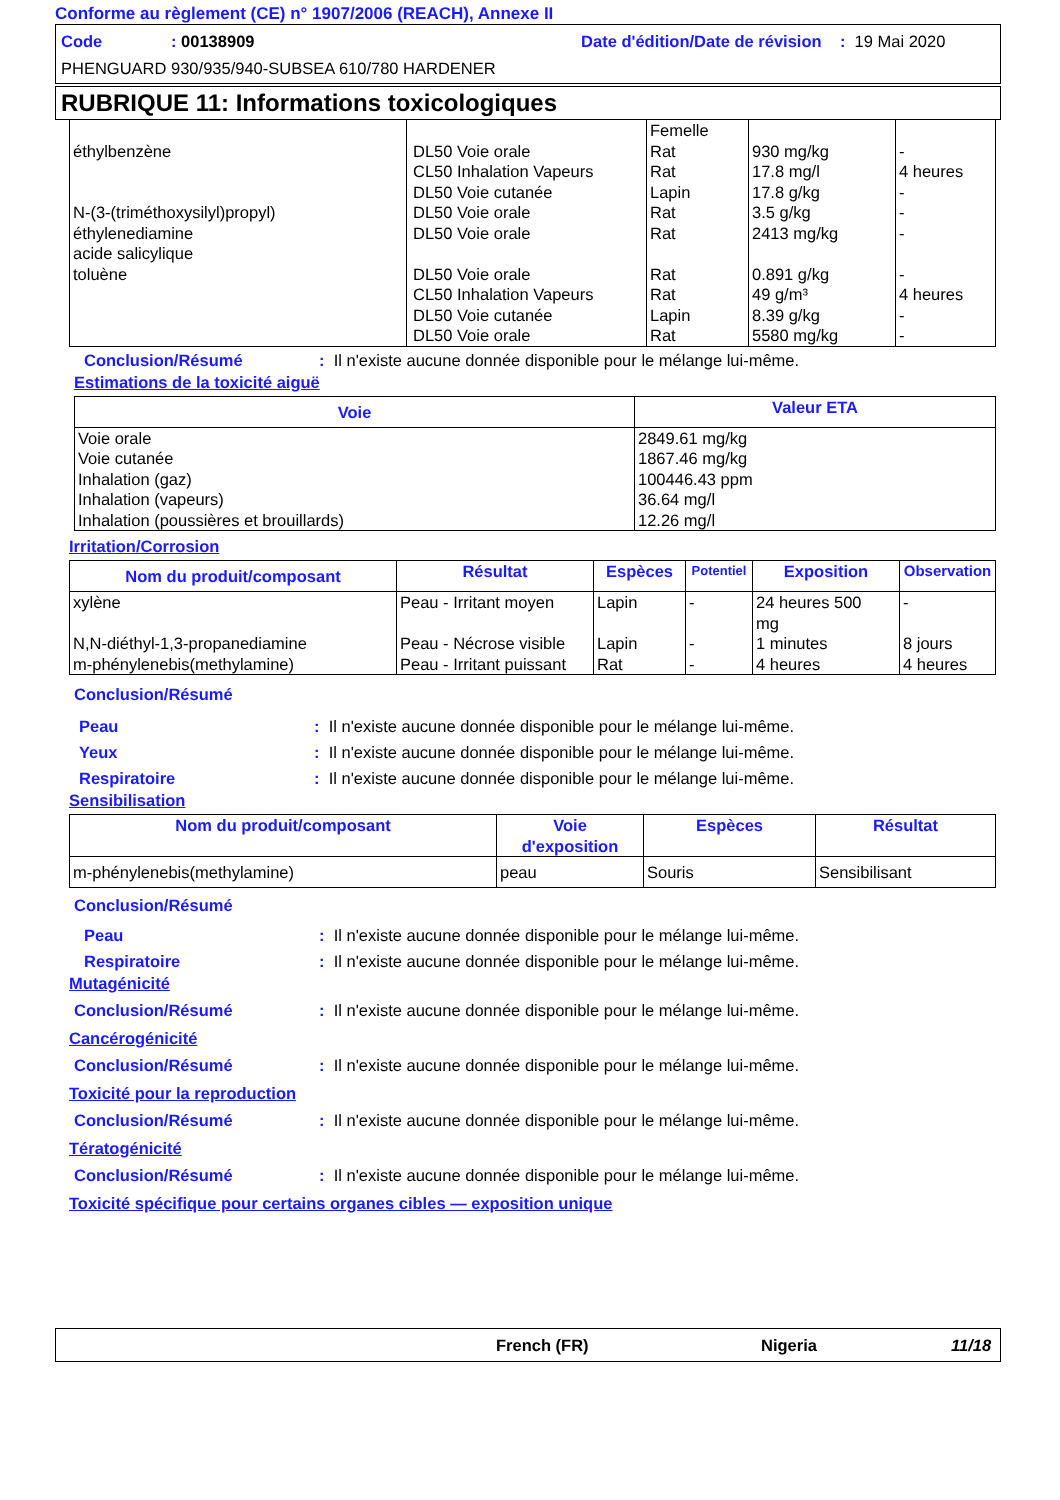Conforme au règlement (CE) n° 1907/2006 (REACH), Annexe II
Code: 00138909 Date d'édition/Date de révision : 19 Mai 2020
PHENGUARD 930/935/940-SUBSEA 610/780 HARDENER
RUBRIQUE 11: Informations toxicologiques
| éthylbenzène N-(3-(triméthoxysilyl)propyl) éthylenediamine acide salicylique toluène | DL50 Voie orale CL50 Inhalation Vapeurs DL50 Voie cutanée DL50 Voie orale DL50 Voie orale DL50 Voie orale CL50 Inhalation Vapeurs DL50 Voie cutanée DL50 Voie orale | Femelle Rat Rat Lapin Rat Rat Rat Rat Lapin Rat | 930 mg/kg 17.8 mg/l 17.8 g/kg 3.5 g/kg 2413 mg/kg 0.891 g/kg 49 g/m³ 8.39 g/kg 5580 mg/kg | - 4 heures - - - - 4 heures - - |
Conclusion/Résumé: Il n'existe aucune donnée disponible pour le mélange lui-même.
Estimations de la toxicité aiguë
| Voie | Valeur ETA |
| --- | --- |
| Voie orale Voie cutanée Inhalation (gaz) Inhalation (vapeurs) Inhalation (poussières et brouillards) | 2849.61 mg/kg 1867.46 mg/kg 100446.43 ppm 36.64 mg/l 12.26 mg/l |
Irritation/Corrosion
| Nom du produit/composant | Résultat | Espèces | Potentiel | Exposition | Observation |
| --- | --- | --- | --- | --- | --- |
| xylène N,N-diéthyl-1,3-propanediamine m-phénylenebis(methylamine) | Peau - Irritant moyen Peau - Nécrose visible Peau - Irritant puissant | Lapin Lapin Rat | - - - | 24 heures 500 mg 1 minutes 4 heures | - 8 jours 4 heures |
Conclusion/Résumé
Peau: Il n'existe aucune donnée disponible pour le mélange lui-même.
Yeux: Il n'existe aucune donnée disponible pour le mélange lui-même.
Respiratoire: Il n'existe aucune donnée disponible pour le mélange lui-même.
Sensibilisation
| Nom du produit/composant | Voie d'exposition | Espèces | Résultat |
| --- | --- | --- | --- |
| m-phénylenebis(methylamine) | peau | Souris | Sensibilisant |
Conclusion/Résumé
Peau: Il n'existe aucune donnée disponible pour le mélange lui-même.
Respiratoire: Il n'existe aucune donnée disponible pour le mélange lui-même.
Mutagénicité
Conclusion/Résumé: Il n'existe aucune donnée disponible pour le mélange lui-même.
Cancérogénicité
Conclusion/Résumé: Il n'existe aucune donnée disponible pour le mélange lui-même.
Toxicité pour la reproduction
Conclusion/Résumé: Il n'existe aucune donnée disponible pour le mélange lui-même.
Tératogénicité
Conclusion/Résumé: Il n'existe aucune donnée disponible pour le mélange lui-même.
Toxicité spécifique pour certains organes cibles — exposition unique
French (FR) Nigeria 11/18